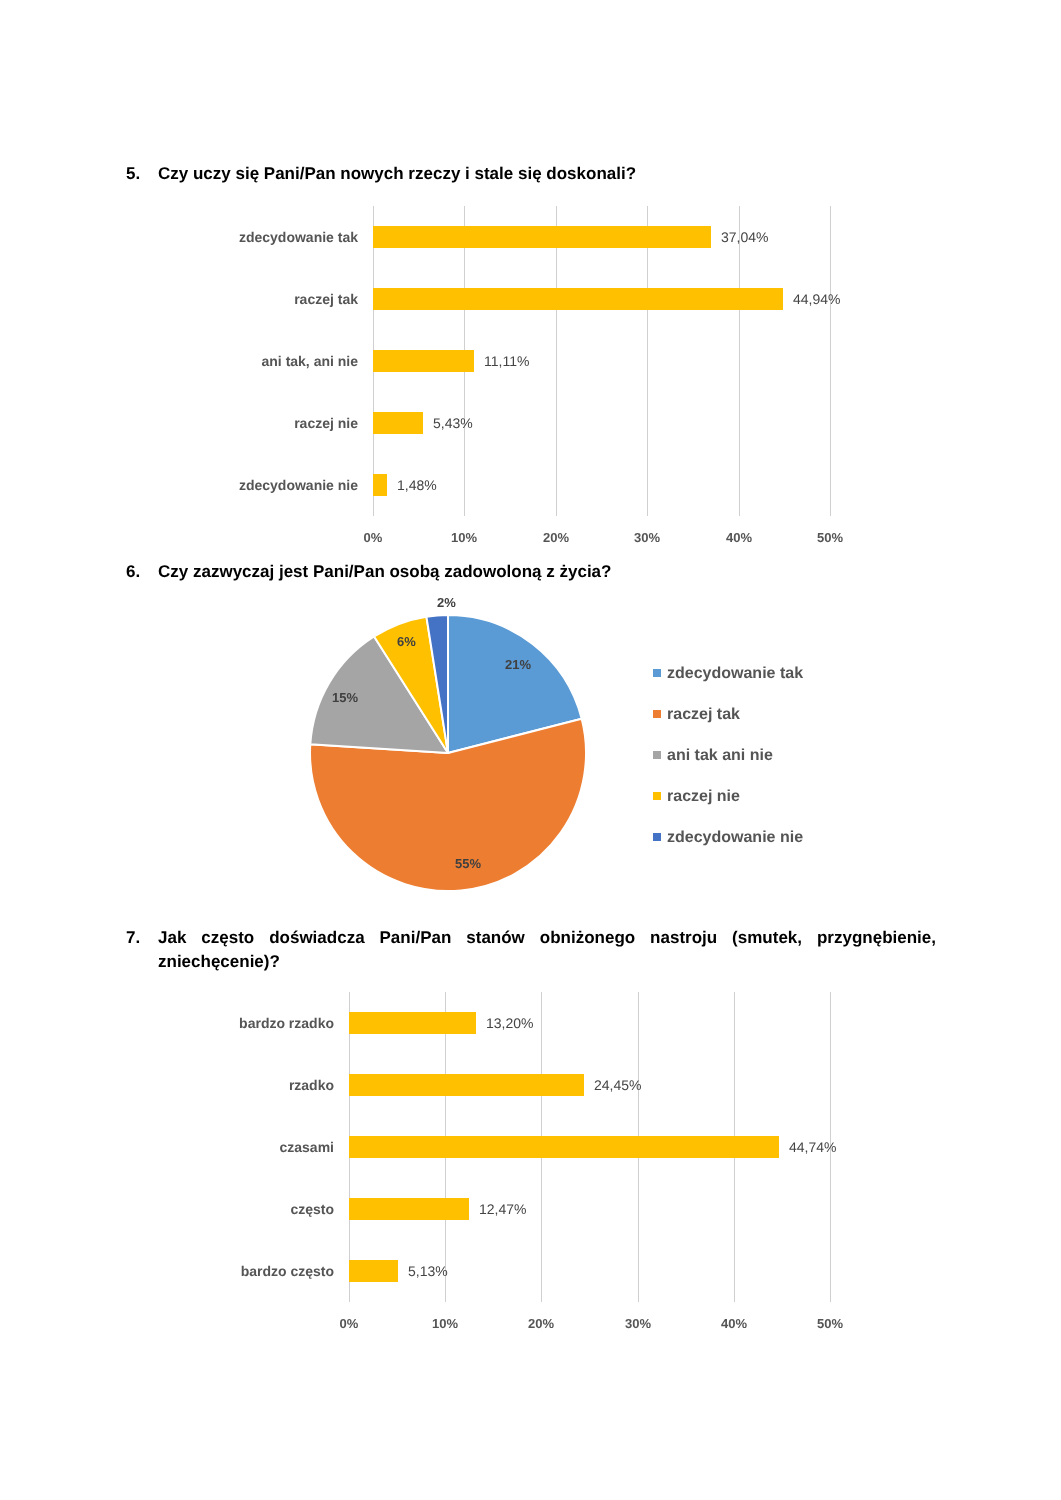5. Czy uczy się Pani/Pan nowych rzeczy i stale się doskonali?
zdecydowanie tak 37,04%
raczej tak 44,94%
ani tak, ani nie 11,11%
raczej nie 5,43%
zdecydowanie nie 1,48%
0% 10% 20% 30% 40% 50%
6. Czy zazwyczaj jest Pani/Pan osobą zadowoloną z życia?
2%
6%
21%
15%
55%
zdecydowanie tak
raczej tak
ani tak ani nie
raczej nie
zdecydowanie nie
7. Jak często doświadcza Pani/Pan stanów obniżonego nastroju (smutek, przygnębienie, zniechęcenie)?
bardzo rzadko 13,20%
rzadko 24,45%
czasami 44,74%
często 12,47%
bardzo często 5,13%
0% 10% 20% 30% 40% 50%